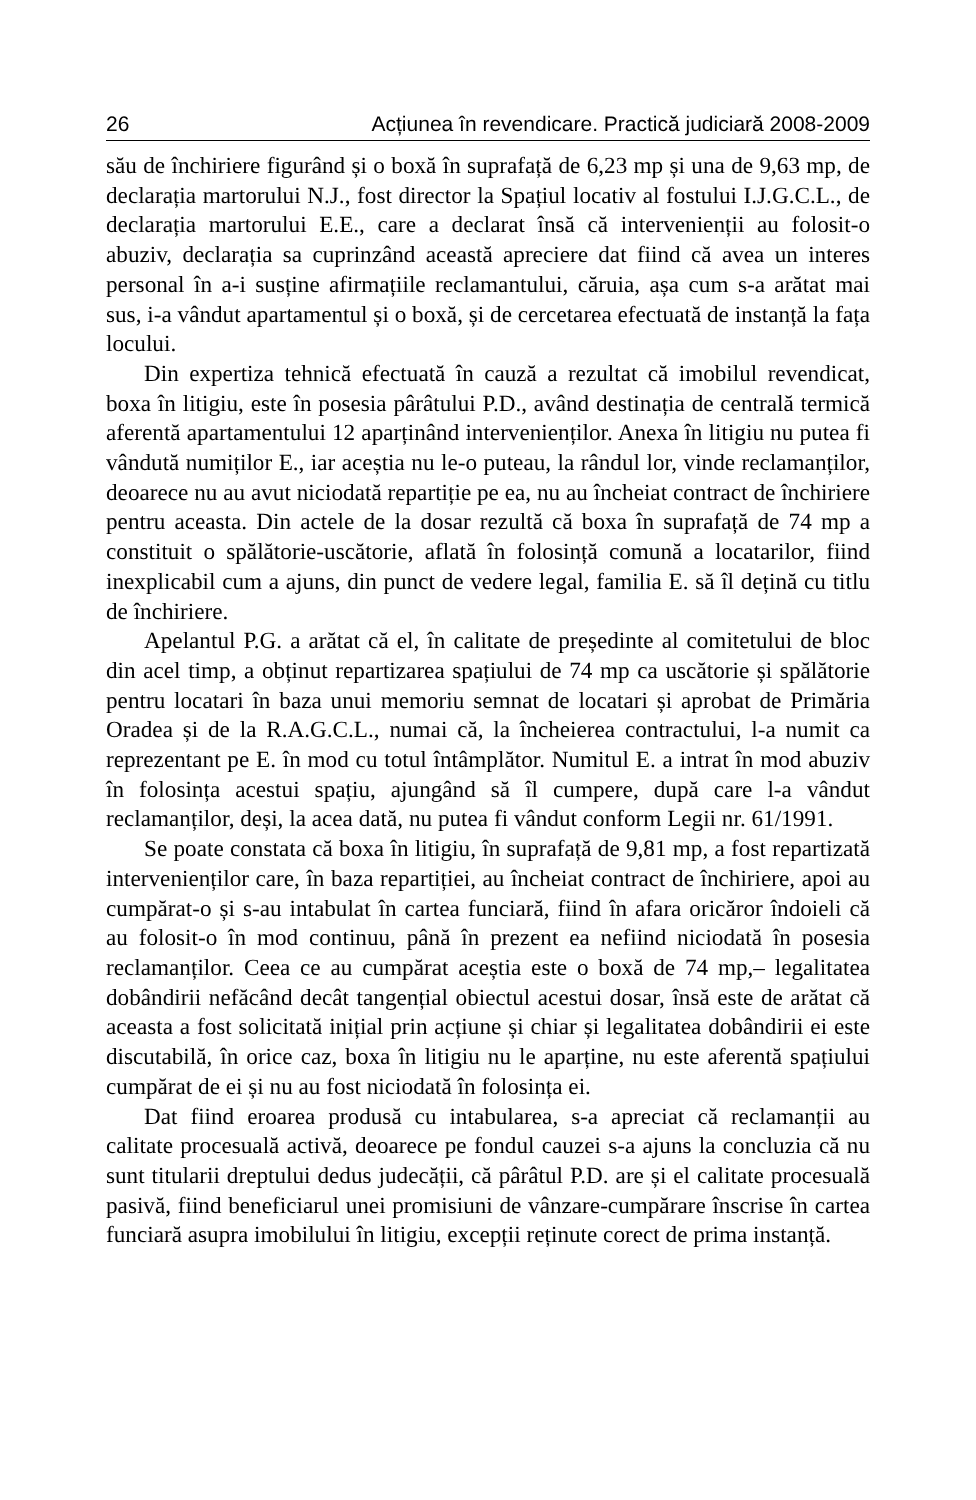26 Acțiunea în revendicare. Practică judiciară 2008-2009
său de închiriere figurând și o boxă în suprafață de 6,23 mp și una de 9,63 mp, de declarația martorului N.J., fost director la Spațiul locativ al fostului I.J.G.C.L., de declarația martorului E.E., care a declarat însă că intervenienții au folosit-o abuziv, declarația sa cuprinzând această apreciere dat fiind că avea un interes personal în a-i susține afirmațiile reclamantului, căruia, așa cum s-a arătat mai sus, i-a vândut apartamentul și o boxă, și de cercetarea efectuată de instanță la fața locului.
Din expertiza tehnică efectuată în cauză a rezultat că imobilul revendicat, boxa în litigiu, este în posesia pârâtului P.D., având destinația de centrală termică aferentă apartamentului 12 aparținând intervenienților. Anexa în litigiu nu putea fi vândută numiților E., iar aceștia nu le-o puteau, la rândul lor, vinde reclamanților, deoarece nu au avut niciodată repartiție pe ea, nu au încheiat contract de închiriere pentru aceasta. Din actele de la dosar rezultă că boxa în suprafață de 74 mp a constituit o spălătorie-uscătorie, aflată în folosință comună a locatarilor, fiind inexplicabil cum a ajuns, din punct de vedere legal, familia E. să îl dețină cu titlu de închiriere.
Apelantul P.G. a arătat că el, în calitate de președinte al comitetului de bloc din acel timp, a obținut repartizarea spațiului de 74 mp ca uscătorie și spălătorie pentru locatari în baza unui memoriu semnat de locatari și aprobat de Primăria Oradea și de la R.A.G.C.L., numai că, la încheierea contractului, l-a numit ca reprezentant pe E. în mod cu totul întâmplător. Numitul E. a intrat în mod abuziv în folosința acestui spațiu, ajungând să îl cumpere, după care l-a vândut reclamanților, deși, la acea dată, nu putea fi vândut conform Legii nr. 61/1991.
Se poate constata că boxa în litigiu, în suprafață de 9,81 mp, a fost repartizată intervenienților care, în baza repartiției, au încheiat contract de închiriere, apoi au cumpărat-o și s-au intabulat în cartea funciară, fiind în afara oricăror îndoieli că au folosit-o în mod continuu, până în prezent ea nefiind niciodată în posesia reclamanților. Ceea ce au cumpărat aceștia este o boxă de 74 mp,– legalitatea dobândirii nefăcând decât tangențial obiectul acestui dosar, însă este de arătat că aceasta a fost solicitată inițial prin acțiune și chiar și legalitatea dobândirii ei este discutabilă, în orice caz, boxa în litigiu nu le aparține, nu este aferentă spațiului cumpărat de ei și nu au fost niciodată în folosința ei.
Dat fiind eroarea produsă cu intabularea, s-a apreciat că reclamanții au calitate procesuală activă, deoarece pe fondul cauzei s-a ajuns la concluzia că nu sunt titularii dreptului dedus judecății, că pârâtul P.D. are și el calitate procesuală pasivă, fiind beneficiarul unei promisiuni de vânzare-cumpărare înscrise în cartea funciară asupra imobilului în litigiu, excepții reținute corect de prima instanță.